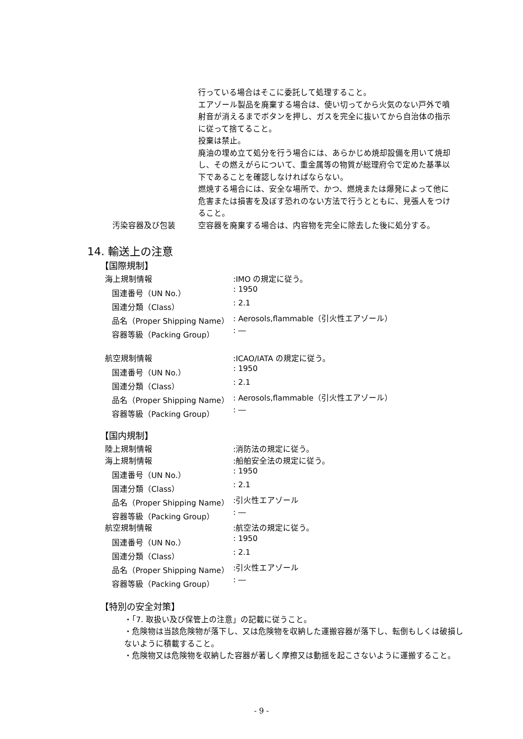行っている場合はそこに委託して処理すること。
エアゾール製品を廃棄する場合は、使い切ってから火気のない戸外で噴射音が消えるまでボタンを押し、ガスを完全に抜いてから自治体の指示に従って捨てること。
投棄は禁止。
廃油の埋め立て処分を行う場合には、あらかじめ焼却設備を用いて焼却し、その燃えがらについて、重金属等の物質が総理府令で定めた基準以下であることを確認しなければならない。
燃焼する場合には、安全な場所で、かつ、燃焼または爆発によって他に危害または損害を及ぼす恐れのない方法で行うとともに、見張人をつけること。
汚染容器及び包装 空容器を廃棄する場合は、内容物を完全に除去した後に処分する。
14. 輸送上の注意
【国際規制】
| 海上規制情報 | :IMO の規定に従う。 |
| 国連番号（UN No.） | : 1950 |
| 国連分類（Class） | : 2.1 |
| 品名（Proper Shipping Name） | : Aerosols,flammable（引火性エアゾール） |
| 容器等級（Packing Group） | : ― |
| 航空規制情報 | :ICAO/IATA の規定に従う。 |
| 国連番号（UN No.） | : 1950 |
| 国連分類（Class） | : 2.1 |
| 品名（Proper Shipping Name） | : Aerosols,flammable（引火性エアゾール） |
| 容器等級（Packing Group） | : ― |
【国内規制】
| 陸上規制情報 | :消防法の規定に従う。 |
| 海上規制情報 | :船舶安全法の規定に従う。 |
| 国連番号（UN No.） | : 1950 |
| 国連分類（Class） | : 2.1 |
| 品名（Proper Shipping Name） | :引火性エアゾール |
| 容器等級（Packing Group） | : ― |
| 航空規制情報 | :航空法の規定に従う。 |
| 国連番号（UN No.） | : 1950 |
| 国連分類（Class） | : 2.1 |
| 品名（Proper Shipping Name） | :引火性エアゾール |
| 容器等級（Packing Group） | : ― |
【特別の安全対策】
・「7. 取扱い及び保管上の注意」の記載に従うこと。
・危険物は当該危険物が落下し、又は危険物を収納した運搬容器が落下し、転倒もしくは破損しないように積載すること。
・危険物又は危険物を収納した容器が著しく摩擦又は動揺を起こさないように運搬すること。
- 9 -